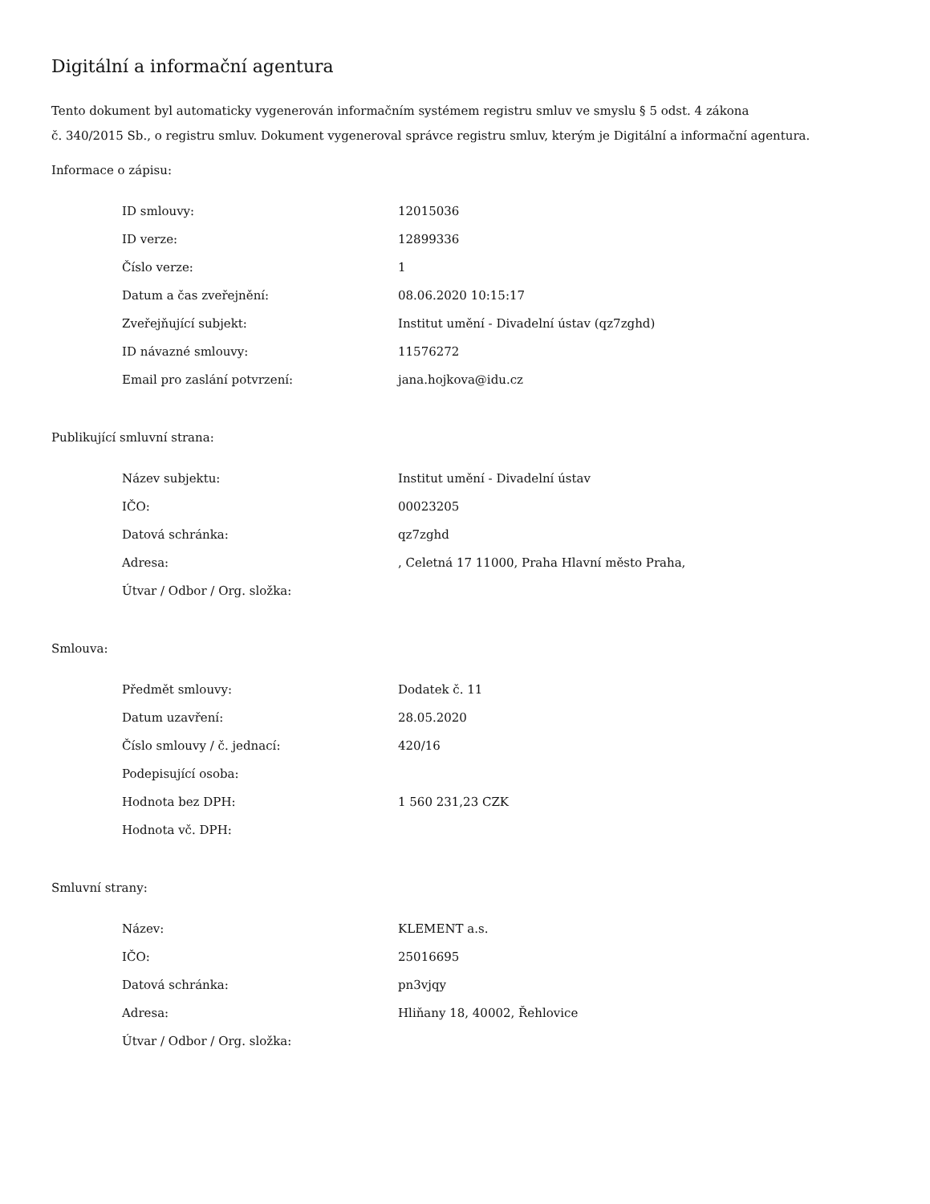Digitální a informační agentura
Tento dokument byl automaticky vygenerován informačním systémem registru smluv ve smyslu § 5 odst. 4 zákona
č. 340/2015 Sb., o registru smluv. Dokument vygeneroval správce registru smluv, kterým je Digitální a informační agentura.
Informace o zápisu:
| ID smlouvy: | 12015036 |
| ID verze: | 12899336 |
| Číslo verze: | 1 |
| Datum a čas zveřejnění: | 08.06.2020 10:15:17 |
| Zveřejňující subjekt: | Institut umění - Divadelní ústav (qz7zghd) |
| ID návazné smlouvy: | 11576272 |
| Email pro zaslání potvrzení: | jana.hojkova@idu.cz |
Publikující smluvní strana:
| Název subjektu: | Institut umění - Divadelní ústav |
| IČO: | 00023205 |
| Datová schránka: | qz7zghd |
| Adresa: | , Celetná 17 11000, Praha Hlavní město Praha, |
| Útvar / Odbor / Org. složka: | |
Smlouva:
| Předmět smlouvy: | Dodatek č. 11 |
| Datum uzavření: | 28.05.2020 |
| Číslo smlouvy / č. jednací: | 420/16 |
| Podepisující osoba: | |
| Hodnota bez DPH: | 1 560 231,23 CZK |
| Hodnota vč. DPH: | |
Smluvní strany:
| Název: | KLEMENT a.s. |
| IČO: | 25016695 |
| Datová schránka: | pn3vjqy |
| Adresa: | Hliňany 18, 40002, Řehlovice |
| Útvar / Odbor / Org. složka: | |